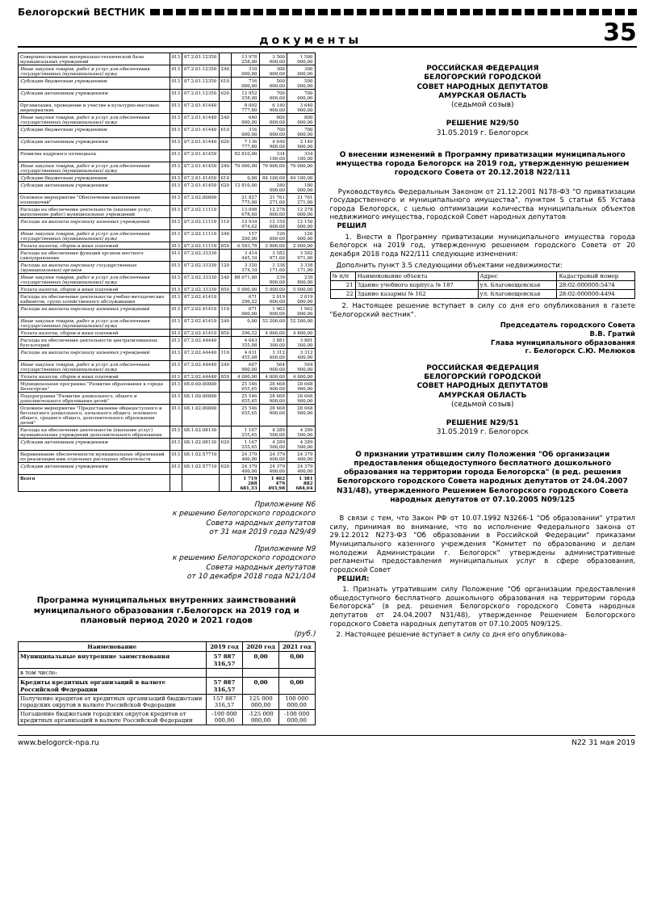Белогорский ВЕСТНИК
документы
35
| Совершенствование материально-технической базы муниципальных учреждений | 013 | 07.2.01.12350 | | 13 978 258,00 | 3 500 000,00 | 1 500 000,00 |
| Иные закупки товаров, работ и услуг для обеспечения государственных (муниципальных) нужд | 013 | 07.2.01.12350 | 240 | 310 000,00 | 300 000,00 | 300 000,00 |
| Субсидии бюджетным учреждениям | 013 | 07.2.01.12350 | 610 | 716 000,00 | 500 000,00 | 500 000,00 |
| Субсидии автономным учреждениям | 013 | 07.2.01.12350 | 620 | 12 952 258,00 | 700 000,00 | 700 000,00 |
| Организация, проведение и участие в культурно-массовых мероприятиях | 013 | 07.2.01.41440 | | 8 092 777,80 | 6 140 900,00 | 3 640 900,00 |
| Иные закупки товаров, работ и услуг для обеспечения государственных (муниципальных) нужд | 013 | 07.2.01.41440 | 240 | 640 000,00 | 800 000,00 | 800 000,00 |
| Субсидии бюджетным учреждениям | 013 | 07.2.01.41440 | 610 | 316 000,00 | 700 000,00 | 700 000,00 |
| Субсидии автономным учреждениям | 013 | 07.2.01.41440 | 620 | 7 136 777,80 | 4 640 900,00 | 2 140 900,00 |
| Развитие кадрового потенциала | 013 | 07.2.01.41450 | | 82 810,00 | 334 100,00 | 334 100,00 |
| Иные закупки товаров, работ и услуг для обеспечения государственных (муниципальных) нужд | 013 | 07.2.01.41450 | 240 | 70 000,00 | 70 000,00 | 70 000,00 |
| Субсидии бюджетным учреждениям | 013 | 07.2.01.41450 | 610 | 0,00 | 84 100,00 | 84 100,00 |
| Субсидии автономным учреждениям | 013 | 07.2.01.41450 | 620 | 12 810,00 | 180 000,00 | 180 000,00 |
| Основное мероприятие "Обеспечение выполнения полномочий" | 013 | 07.2.02.00000 | | 21 827 775,00 | 21 761 271,00 | 21 761 271,00 |
| Расходы на обеспечение деятельности (оказание услуг, выполнение работ) муниципальных учреждений | 013 | 07.2.02.11110 | | 13 098 678,60 | 12 278 000,00 | 12 278 000,00 |
| Расходы на выплаты персоналу казенных учреждений | 013 | 07.2.02.11110 | 110 | 12 934 974,62 | 12 150 000,00 | 12 150 000,00 |
| Иные закупки товаров, работ и услуг для обеспечения государственных (муниципальных) нужд | 013 | 07.2.02.11110 | 240 | 157 200,00 | 126 000,00 | 126 000,00 |
| Уплата налогов, сборов и иных платежей | 013 | 07.2.02.11110 | 850 | 6 503,78 | 2 000,00 | 2 000,00 |
| Расходы на обеспечение функций органов местного самоуправления | 013 | 07.2.02.33330 | | 3 414 445,10 | 3 582 971,00 | 3 582 971,00 |
| Расходы на выплаты персоналу государственных (муниципальных) органов | 013 | 07.2.02.33330 | 120 | 3 320 374,10 | 3 338 171,00 | 3 338 171,00 |
| Иные закупки товаров, работ и услуг для обеспечения государственных (муниципальных) нужд | 013 | 07.2.02.33330 | 240 | 88 071,00 | 239 800,00 | 239 800,00 |
| Уплата налогов, сборов и иных платежей | 013 | 07.2.02.33330 | 850 | 5 000,00 | 5 000,00 | 5 000,00 |
| Расходы на обеспечение деятельности учебно-методических кабинетов, групп хозяйственного обслуживания | 013 | 07.2.02.41410 | | 671 296,22 | 2 019 000,00 | 2 019 000,00 |
| Расходы на выплаты персоналу казенных учреждений | 013 | 07.2.02.41410 | 110 | 671 000,00 | 1 962 000,00 | 1 962 000,00 |
| Иные закупки товаров, работ и услуг для обеспечения государственных (муниципальных) нужд | 013 | 07.2.02.41410 | 240 | 0,00 | 52 200,00 | 52 200,00 |
| Уплата налогов, сборов и иных платежей | 013 | 07.2.02.41410 | 850 | 296,22 | 4 800,00 | 4 800,00 |
| Расходы на обеспечение деятельности централизованных бухгалтерий | 013 | 07.2.02.44440 | | 4 643 355,08 | 3 881 300,00 | 3 881 300,00 |
| Расходы на выплаты персоналу казенных учреждений | 013 | 07.2.02.44440 | 110 | 4 031 455,08 | 3 312 400,00 | 3 312 400,00 |
| Иные закупки товаров, работ и услуг для обеспечения государственных (муниципальных) нужд | 013 | 07.2.02.44440 | 240 | 607 900,00 | 564 900,00 | 564 900,00 |
| Уплата налогов, сборов и иных платежей | 013 | 07.2.02.44440 | 850 | 4 000,00 | 4 000,00 | 4 000,00 |
| Муниципальная программа "Развитие образования в городе Белогорске" | 013 | 08.0.00.00000 | | 25 546 655,65 | 28 668 900,00 | 28 668 900,00 |
| Подпрограмма "Развитие дошкольного, общего и дополнительного образования детей" | 013 | 08.1.00.00000 | | 25 546 655,65 | 28 668 900,00 | 28 668 900,00 |
| Основное мероприятие "Предоставление общедоступного и бесплатного дошкольного, начального общего, основного общего, среднего общего, дополнительного образования детей" | 013 | 08.1.02.00000 | | 25 546 655,65 | 28 668 900,00 | 28 668 900,00 |
| Расходы на обеспечение деятельности (оказание услуг) муниципальных учреждений дополнительного образования | 013 | 08.1.02.08130 | | 1 167 255,65 | 4 289 500,00 | 4 289 500,00 |
| Субсидии автономным учреждениям | 013 | 08.1.02.08130 | 620 | 1 167 255,65 | 4 289 500,00 | 4 289 500,00 |
| Выравнивание обеспеченности муниципальных образований по реализации ими отдельных расходных обязательств | 013 | 08.1.02.S7710 | | 24 379 400,00 | 24 379 400,00 | 24 379 400,00 |
| Субсидии автономным учреждениям | 013 | 08.1.02.S7710 | 620 | 24 379 400,00 | 24 379 400,00 | 24 379 400,00 |
| Всего | | | | 1 719 288 681,33 | 1 402 479 493,98 | 1 381 882 684,04 |
Приложение N6
к решению Белогорского городского
Совета народных депутатов
от 31 мая 2019 года N29/49
Приложение N9
к решению Белогорского городского
Совета народных депутатов
от 10 декабря 2018 года N21/104
Программа муниципальных внутренних заимствований муниципального образования г.Белогорск на 2019 год и плановый период 2020 и 2021 годов
(руб.)
| Наименование | 2019 год | 2020 год | 2021 год |
| --- | --- | --- | --- |
| Муниципальные внутренние заимствования | 57 887 316,57 | 0,00 | 0,00 |
| в том числе: | | | |
| Кредиты кредитных организаций в валюте Российской Федерации | 57 887 316,57 | 0,00 | 0,00 |
| Получение кредитов от кредитных организаций бюджетами городских округов в валюте Российской Федерации | 157 887 316,57 | 125 000 000,00 | 100 000 000,00 |
| Погашение бюджетами городских округов кредитов от кредитных организаций в валюте Российской Федерации | -100 000 000,00 | -125 000 000,00 | -100 000 000,00 |
РОССИЙСКАЯ ФЕДЕРАЦИЯ
БЕЛОГОРСКИЙ ГОРОДСКОЙ
СОВЕТ НАРОДНЫХ ДЕПУТАТОВ
АМУРСКАЯ ОБЛАСТЬ
(седьмой созыв)
РЕШЕНИЕ N29/50
31.05.2019 г. Белогорск
О внесении изменений в Программу приватизации муниципального имущества города Белогорск на 2019 год, утвержденную решением городского Совета от 20.12.2018 N22/111
Руководствуясь Федеральным Законом от 21.12.2001 N178-ФЗ "О приватизации государственного и муниципального имущества", пунктом 5 статьи 65 Устава города Белогорск, с целью оптимизации количества муниципальных объектов недвижимого имущества, городской Совет народных депутатов
РЕШИЛ
1. Внести в Программу приватизации муниципального имущества города Белогорск на 2019 год, утвержденную решением городского Совета от 20 декабря 2018 года N22/111 следующие изменения:
Дополнить пункт 3.5 следующими объектами недвижимости:
| № п/п | Наименование объекта | Адрес | Кадастровый номер |
| 21 | Здание учебного корпуса № 187 | ул. Благовещенская | 28:02:000000:5474 |
| 22 | Здание казармы № 162 | ул. Благовещенская | 28:02:000000:4494 |
2. Настоящее решение вступает в силу со дня его опубликования в газете "Белогорский вестник".
Председатель городского Совета
В.В. Гратий
Глава муниципального образования
г. Белогорск С.Ю. Мелюков
РОССИЙСКАЯ ФЕДЕРАЦИЯ
БЕЛОГОРСКИЙ ГОРОДСКОЙ
СОВЕТ НАРОДНЫХ ДЕПУТАТОВ
АМУРСКАЯ ОБЛАСТЬ
(седьмой созыв)
РЕШЕНИЕ N29/51
31.05.2019 г. Белогорск
О признании утратившим силу Положения "Об организации предоставления общедоступного бесплатного дошкольного образования на территории города Белогорска" (в ред. решения Белогорского городского Совета народных депутатов от 24.04.2007 N31/48), утвержденного Решением Белогорского городского Совета народных депутатов от 07.10.2005 N09/125
В связи с тем, что Закон РФ от 10.07.1992 N3266-1 "Об образовании" утратил силу, принимая во внимание, что во исполнение Федерального закона от 29.12.2012 N273-ФЗ "Об образовании в Российской Федерации" приказами Муниципального казенного учреждения "Комитет по образованию и делам молодежи Администрации г. Белогорск" утверждены административные регламенты предоставления муниципальных услуг в сфере образования, городской Совет
РЕШИЛ:
1. Признать утратившим силу Положение "Об организации предоставления общедоступного бесплатного дошкольного образования на территории города Белогорска" (в ред. решения Белогорского городского Совета народных депутатов от 24.04.2007 N31/48), утвержденное Решением Белогорского городского Совета народных депутатов от 07.10.2005 N09/125.
2. Настоящее решение вступает в силу со дня его опубликова-
www.belogorck-npa.ru N22 31 мая 2019